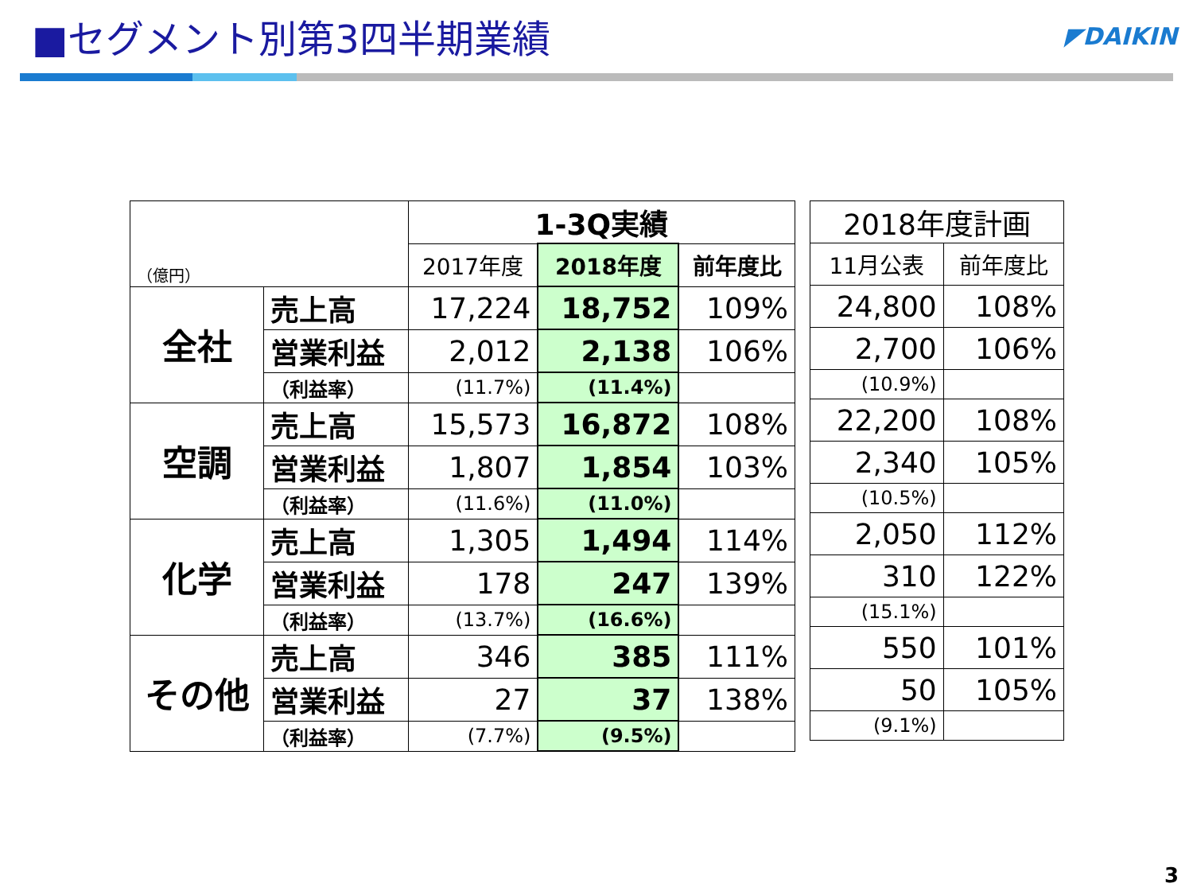■セグメント別第3四半期業績
◤DAIKIN
| （億円） | | 1-3Q実績 | | |
| --- | --- | --- | --- | --- |
| | | 2017年度 | 2018年度 | 前年度比 |
| 全社 | 売上高 | 17,224 | 18,752 | 109% |
| | 営業利益 | 2,012 | 2,138 | 106% |
| | （利益率） | (11.7%) | (11.4%) | |
| 空調 | 売上高 | 15,573 | 16,872 | 108% |
| | 営業利益 | 1,807 | 1,854 | 103% |
| | （利益率） | (11.6%) | (11.0%) | |
| 化学 | 売上高 | 1,305 | 1,494 | 114% |
| | 営業利益 | 178 | 247 | 139% |
| | （利益率） | (13.7%) | (16.6%) | |
| その他 | 売上高 | 346 | 385 | 111% |
| | 営業利益 | 27 | 37 | 138% |
| | （利益率） | (7.7%) | (9.5%) | |
| 2018年度計画 | |
| --- | --- |
| 11月公表 | 前年度比 |
| 24,800 | 108% |
| 2,700 | 106% |
| (10.9%) | |
| 22,200 | 108% |
| 2,340 | 105% |
| (10.5%) | |
| 2,050 | 112% |
| 310 | 122% |
| (15.1%) | |
| 550 | 101% |
| 50 | 105% |
| (9.1%) | |
3